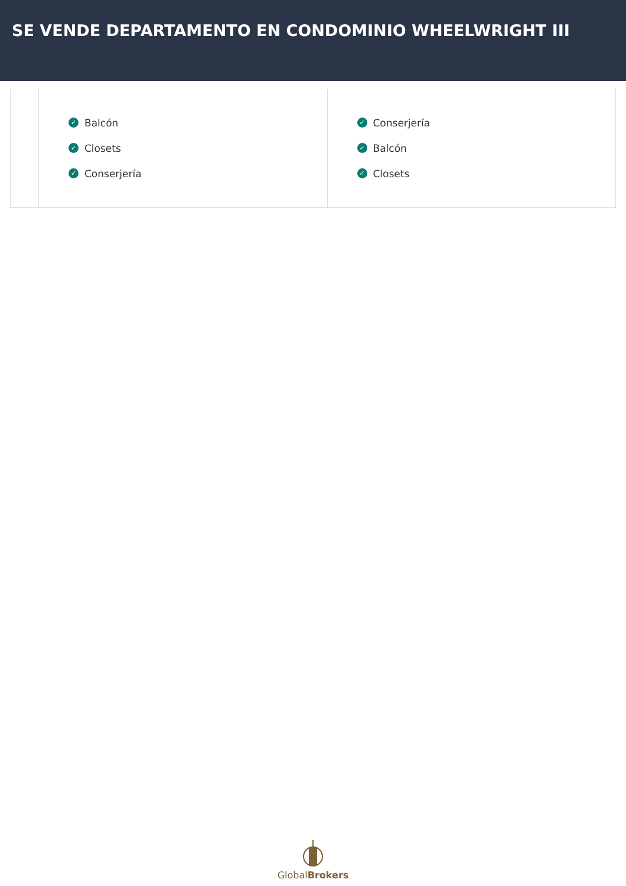SE VENDE DEPARTAMENTO EN CONDOMINIO WHEELWRIGHT III
✓ Balcón
✓ Closets
✓ Conserjería
✓ Conserjería
✓ Balcón
✓ Closets
GlobalBrokers